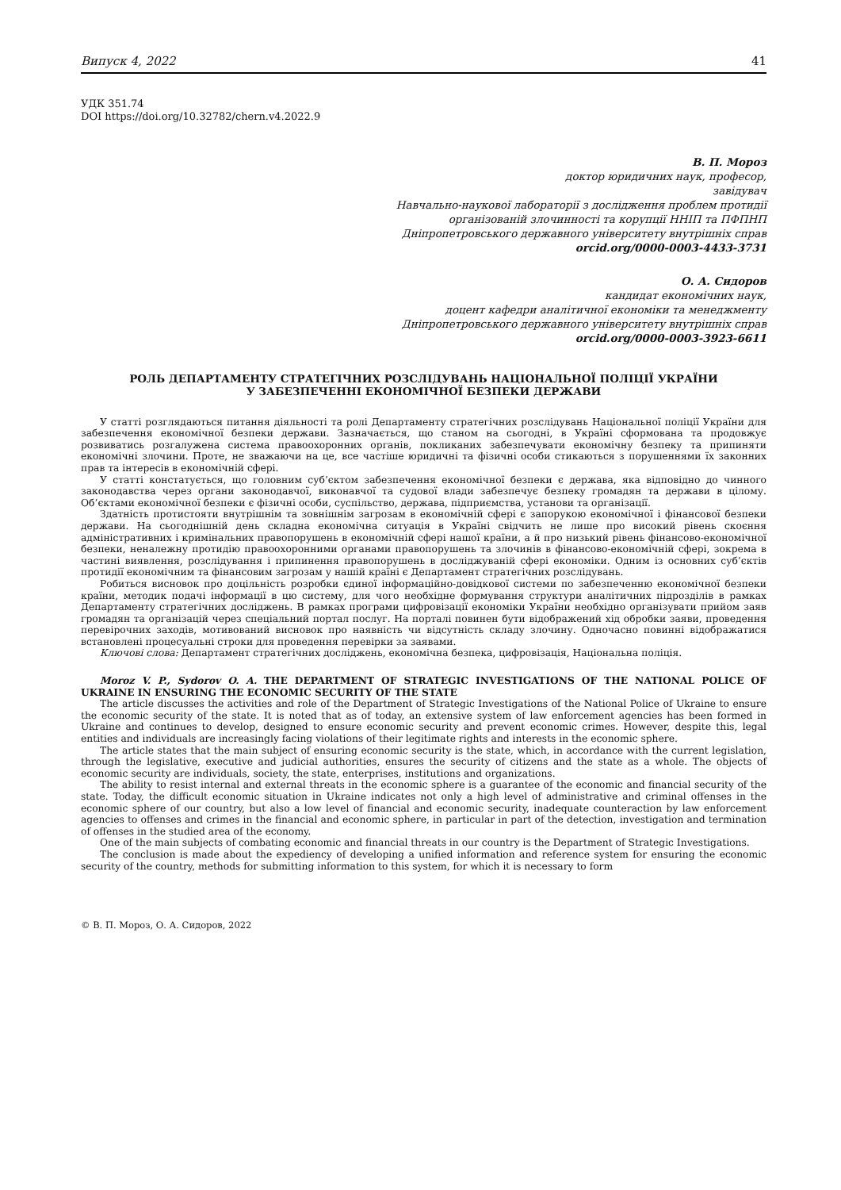Випуск 4, 2022 41
УДК 351.74
DOI https://doi.org/10.32782/chern.v4.2022.9
В. П. Мороз
доктор юридичних наук, професор,
завідувач
Навчально-наукової лабораторії з дослідження проблем протидії
організованій злочинності та корупції ННІП та ПФПНП
Дніпропетровського державного університету внутрішніх справ
orcid.org/0000-0003-4433-3731
О. А. Сидоров
кандидат економічних наук,
доцент кафедри аналітичної економіки та менеджменту
Дніпропетровського державного університету внутрішніх справ
orcid.org/0000-0003-3923-6611
РОЛЬ ДЕПАРТАМЕНТУ СТРАТЕГІЧНИХ РОЗСЛІДУВАНЬ НАЦІОНАЛЬНОЇ ПОЛІЦІЇ УКРАЇНИ
У ЗАБЕЗПЕЧЕННІ ЕКОНОМІЧНОЇ БЕЗПЕКИ ДЕРЖАВИ
У статті розглядаються питання діяльності та ролі Департаменту стратегічних розслідувань Національної поліції України для забезпечення економічної безпеки держави. Зазначається, що станом на сьогодні, в Україні сформована та продовжує розвиватись розгалужена система правоохоронних органів, покликаних забезпечувати економічну безпеку та припиняти економічні злочини. Проте, не зважаючи на це, все частіше юридичні та фізичні особи стикаються з порушеннями їх законних прав та інтересів в економічній сфері.
У статті констатується, що головним суб’єктом забезпечення економічної безпеки є держава, яка відповідно до чинного законодавства через органи законодавчої, виконавчої та судової влади забезпечує безпеку громадян та держави в цілому. Об’єктами економічної безпеки є фізичні особи, суспільство, держава, підприємства, установи та організації.
Здатність протистояти внутрішнім та зовнішнім загрозам в економічній сфері є запорукою економічної і фінансової безпеки держави. На сьогоднішній день складна економічна ситуація в Україні свідчить не лише про високий рівень скоєння адміністративних і кримінальних правопорушень в економічній сфері нашої країни, а й про низький рівень фінансово-економічної безпеки, неналежну протидію правоохоронними органами правопорушень та злочинів в фінансово-економічній сфері, зокрема в частині виявлення, розслідування і припинення правопорушень в досліджуваній сфері економіки. Одним із основних суб’єктів протидії економічним та фінансовим загрозам у нашій країні є Департамент стратегічних розслідувань.
Робиться висновок про доцільність розробки єдиної інформаційно-довідкової системи по забезпеченню економічної безпеки країни, методик подачі інформації в цю систему, для чого необхідне формування структури аналітичних підрозділів в рамках Департаменту стратегічних досліджень. В рамках програми цифровізації економіки України необхідно організувати прийом заяв громадян та організацій через спеціальний портал послуг. На порталі повинен бути відображений хід обробки заяви, проведення перевірочних заходів, мотивований висновок про наявність чи відсутність складу злочину. Одночасно повинні відображатися встановлені процесуальні строки для проведення перевірки за заявами.
Ключові слова: Департамент стратегічних досліджень, економічна безпека, цифровізація, Національна поліція.
Moroz V. P., Sydorov O. A. THE DEPARTMENT OF STRATEGIC INVESTIGATIONS OF THE NATIONAL POLICE OF UKRAINE IN ENSURING THE ECONOMIC SECURITY OF THE STATE
The article discusses the activities and role of the Department of Strategic Investigations of the National Police of Ukraine to ensure the economic security of the state. It is noted that as of today, an extensive system of law enforcement agencies has been formed in Ukraine and continues to develop, designed to ensure economic security and prevent economic crimes. However, despite this, legal entities and individuals are increasingly facing violations of their legitimate rights and interests in the economic sphere.
The article states that the main subject of ensuring economic security is the state, which, in accordance with the current legislation, through the legislative, executive and judicial authorities, ensures the security of citizens and the state as a whole. The objects of economic security are individuals, society, the state, enterprises, institutions and organizations.
The ability to resist internal and external threats in the economic sphere is a guarantee of the economic and financial security of the state. Today, the difficult economic situation in Ukraine indicates not only a high level of administrative and criminal offenses in the economic sphere of our country, but also a low level of financial and economic security, inadequate counteraction by law enforcement agencies to offenses and crimes in the financial and economic sphere, in particular in part of the detection, investigation and termination of offenses in the studied area of the economy.
One of the main subjects of combating economic and financial threats in our country is the Department of Strategic Investigations.
The conclusion is made about the expediency of developing a unified information and reference system for ensuring the economic security of the country, methods for submitting information to this system, for which it is necessary to form
© В. П. Мороз, О. А. Сидоров, 2022